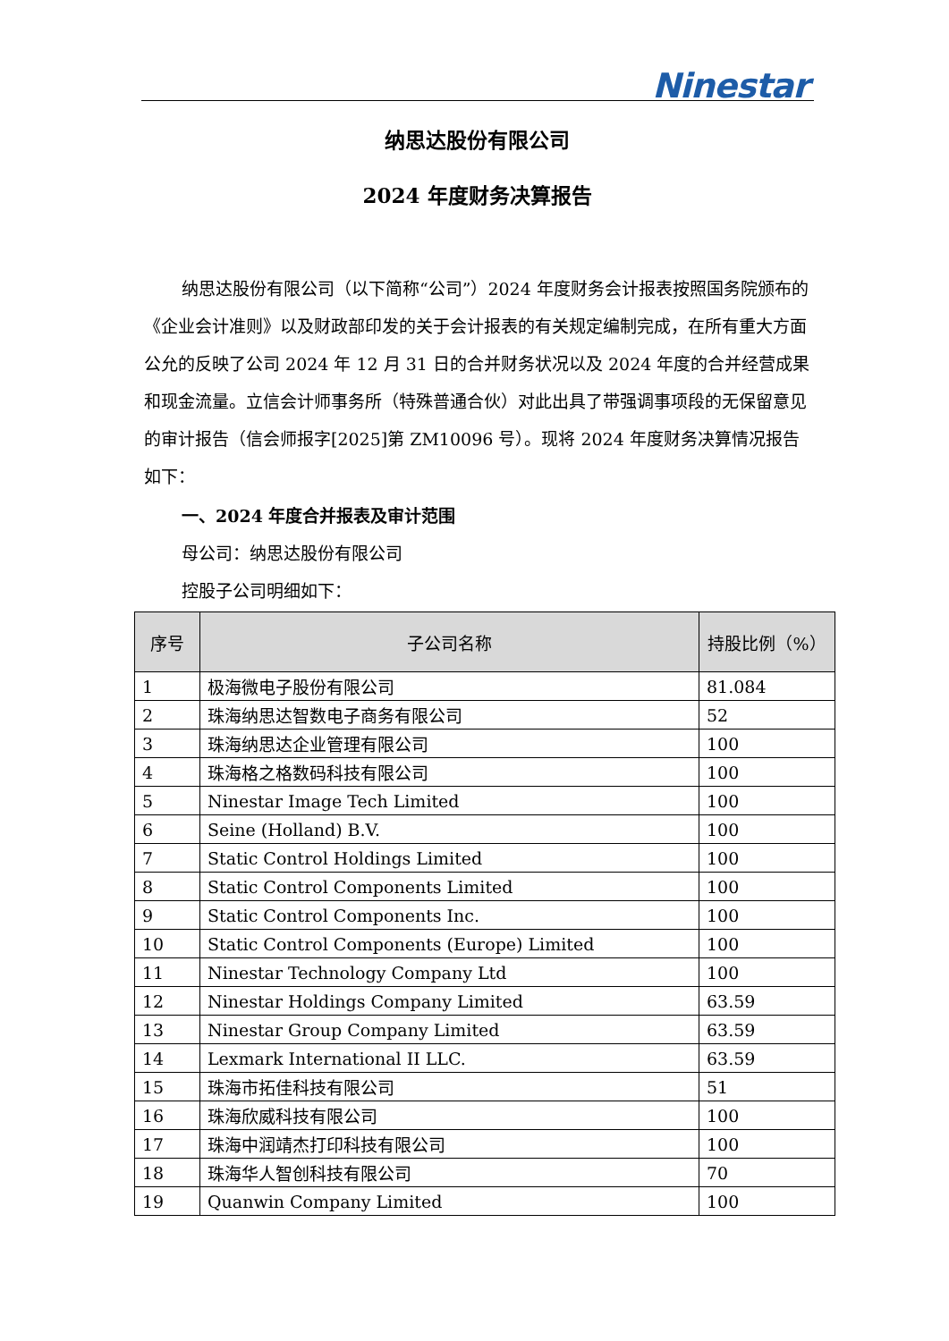Ninestar
纳思达股份有限公司
2024 年度财务决算报告
纳思达股份有限公司（以下简称“公司”）2024 年度财务会计报表按照国务院颁布的《企业会计准则》以及财政部印发的关于会计报表的有关规定编制完成，在所有重大方面公允的反映了公司 2024 年 12 月 31 日的合并财务状况以及 2024 年度的合并经营成果和现金流量。立信会计师事务所（特殊普通合伙）对此出具了带强调事项段的无保留意见的审计报告（信会师报字[2025]第 ZM10096 号）。现将 2024 年度财务决算情况报告如下：
一、2024 年度合并报表及审计范围
母公司：纳思达股份有限公司
控股子公司明细如下：
| 序号 | 子公司名称 | 持股比例（%） |
| --- | --- | --- |
| 1 | 极海微电子股份有限公司 | 81.084 |
| 2 | 珠海纳思达智数电子商务有限公司 | 52 |
| 3 | 珠海纳思达企业管理有限公司 | 100 |
| 4 | 珠海格之格数码科技有限公司 | 100 |
| 5 | Ninestar Image Tech Limited | 100 |
| 6 | Seine (Holland) B.V. | 100 |
| 7 | Static Control Holdings Limited | 100 |
| 8 | Static Control Components Limited | 100 |
| 9 | Static Control Components Inc. | 100 |
| 10 | Static Control Components (Europe) Limited | 100 |
| 11 | Ninestar Technology Company Ltd | 100 |
| 12 | Ninestar Holdings Company Limited | 63.59 |
| 13 | Ninestar Group Company Limited | 63.59 |
| 14 | Lexmark International II LLC. | 63.59 |
| 15 | 珠海市拓佳科技有限公司 | 51 |
| 16 | 珠海欣威科技有限公司 | 100 |
| 17 | 珠海中润靖杰打印科技有限公司 | 100 |
| 18 | 珠海华人智创科技有限公司 | 70 |
| 19 | Quanwin Company Limited | 100 |